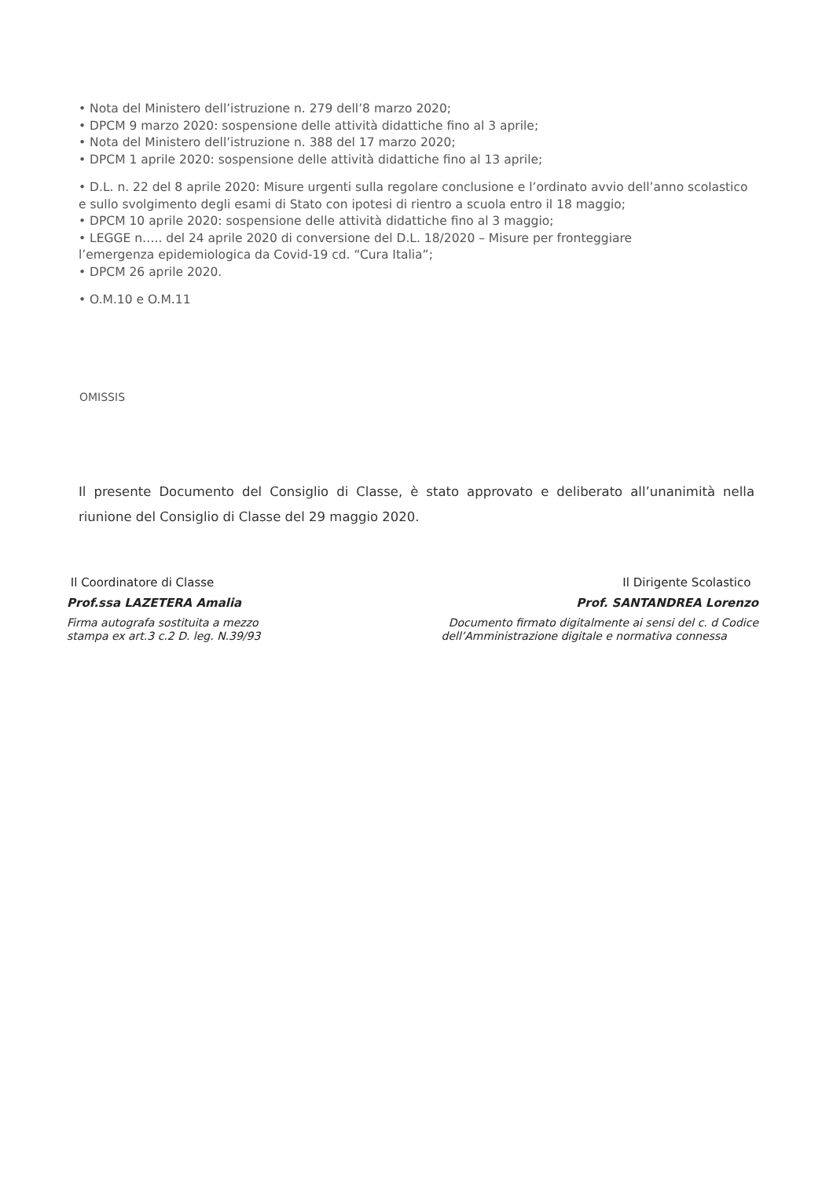• Nota del Ministero dell’istruzione n. 279 dell’8 marzo 2020;
• DPCM 9 marzo 2020: sospensione delle attività didattiche fino al 3 aprile;
• Nota del Ministero dell’istruzione n. 388 del 17 marzo 2020;
• DPCM 1 aprile 2020: sospensione delle attività didattiche fino al 13 aprile;
• D.L. n. 22 del 8 aprile 2020: Misure urgenti sulla regolare conclusione e l’ordinato avvio dell’anno scolastico e sullo svolgimento degli esami di Stato con ipotesi di rientro a scuola entro il 18 maggio;
• DPCM 10 aprile 2020: sospensione delle attività didattiche fino al 3 maggio;
• LEGGE n….. del 24 aprile 2020 di conversione del D.L. 18/2020 – Misure per fronteggiare
l’emergenza epidemiologica da Covid-19 cd. “Cura Italia”;
• DPCM 26 aprile 2020.
• O.M.10 e O.M.11
OMISSIS
Il presente Documento del Consiglio di Classe, è stato approvato e deliberato all’unanimità nella riunione del Consiglio di Classe del 29 maggio 2020.
Il Coordinatore di Classe
Prof.ssa LAZETERA Amalia
Firma autografa sostituita a mezzo
stampa ex art.3 c.2 D. leg. N.39/93
Il Dirigente Scolastico
Prof. SANTANDREA Lorenzo
Documento firmato digitalmente ai sensi del c. d Codice
dell’Amministrazione digitale e normativa connessa